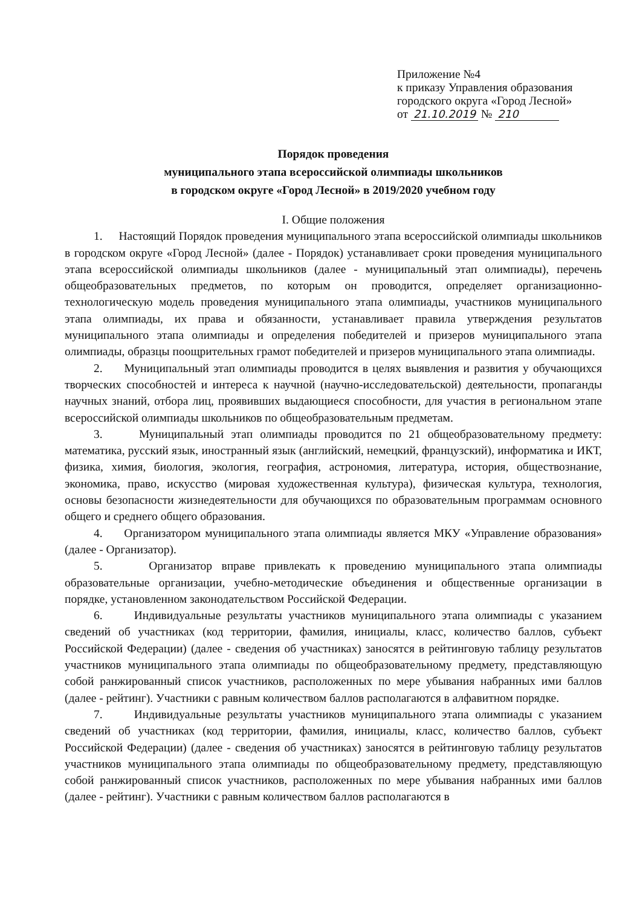Приложение №4
к приказу Управления образования
городского округа «Город Лесной»
от 21.10.2019 № 210
Порядок проведения
муниципального этапа всероссийской олимпиады школьников
в городском округе «Город Лесной» в 2019/2020 учебном году
I. Общие положения
1. Настоящий Порядок проведения муниципального этапа всероссийской олимпиады школьников в городском округе «Город Лесной» (далее - Порядок) устанавливает сроки проведения муниципального этапа всероссийской олимпиады школьников (далее - муниципальный этап олимпиады), перечень общеобразовательных предметов, по которым он проводится, определяет организационно-технологическую модель проведения муниципального этапа олимпиады, участников муниципального этапа олимпиады, их права и обязанности, устанавливает правила утверждения результатов муниципального этапа олимпиады и определения победителей и призеров муниципального этапа олимпиады, образцы поощрительных грамот победителей и призеров муниципального этапа олимпиады.
2. Муниципальный этап олимпиады проводится в целях выявления и развития у обучающихся творческих способностей и интереса к научной (научно-исследовательской) деятельности, пропаганды научных знаний, отбора лиц, проявивших выдающиеся способности, для участия в региональном этапе всероссийской олимпиады школьников по общеобразовательным предметам.
3. Муниципальный этап олимпиады проводится по 21 общеобразовательному предмету: математика, русский язык, иностранный язык (английский, немецкий, французский), информатика и ИКТ, физика, химия, биология, экология, география, астрономия, литература, история, обществознание, экономика, право, искусство (мировая художественная культура), физическая культура, технология, основы безопасности жизнедеятельности для обучающихся по образовательным программам основного общего и среднего общего образования.
4. Организатором муниципального этапа олимпиады является МКУ «Управление образования» (далее - Организатор).
5. Организатор вправе привлекать к проведению муниципального этапа олимпиады образовательные организации, учебно-методические объединения и общественные организации в порядке, установленном законодательством Российской Федерации.
6. Индивидуальные результаты участников муниципального этапа олимпиады с указанием сведений об участниках (код территории, фамилия, инициалы, класс, количество баллов, субъект Российской Федерации) (далее - сведения об участниках) заносятся в рейтинговую таблицу результатов участников муниципального этапа олимпиады по общеобразовательному предмету, представляющую собой ранжированный список участников, расположенных по мере убывания набранных ими баллов (далее - рейтинг). Участники с равным количеством баллов располагаются в алфавитном порядке.
7. Индивидуальные результаты участников муниципального этапа олимпиады с указанием сведений об участниках (код территории, фамилия, инициалы, класс, количество баллов, субъект Российской Федерации) (далее - сведения об участниках) заносятся в рейтинговую таблицу результатов участников муниципального этапа олимпиады по общеобразовательному предмету, представляющую собой ранжированный список участников, расположенных по мере убывания набранных ими баллов (далее - рейтинг). Участники с равным количеством баллов располагаются в